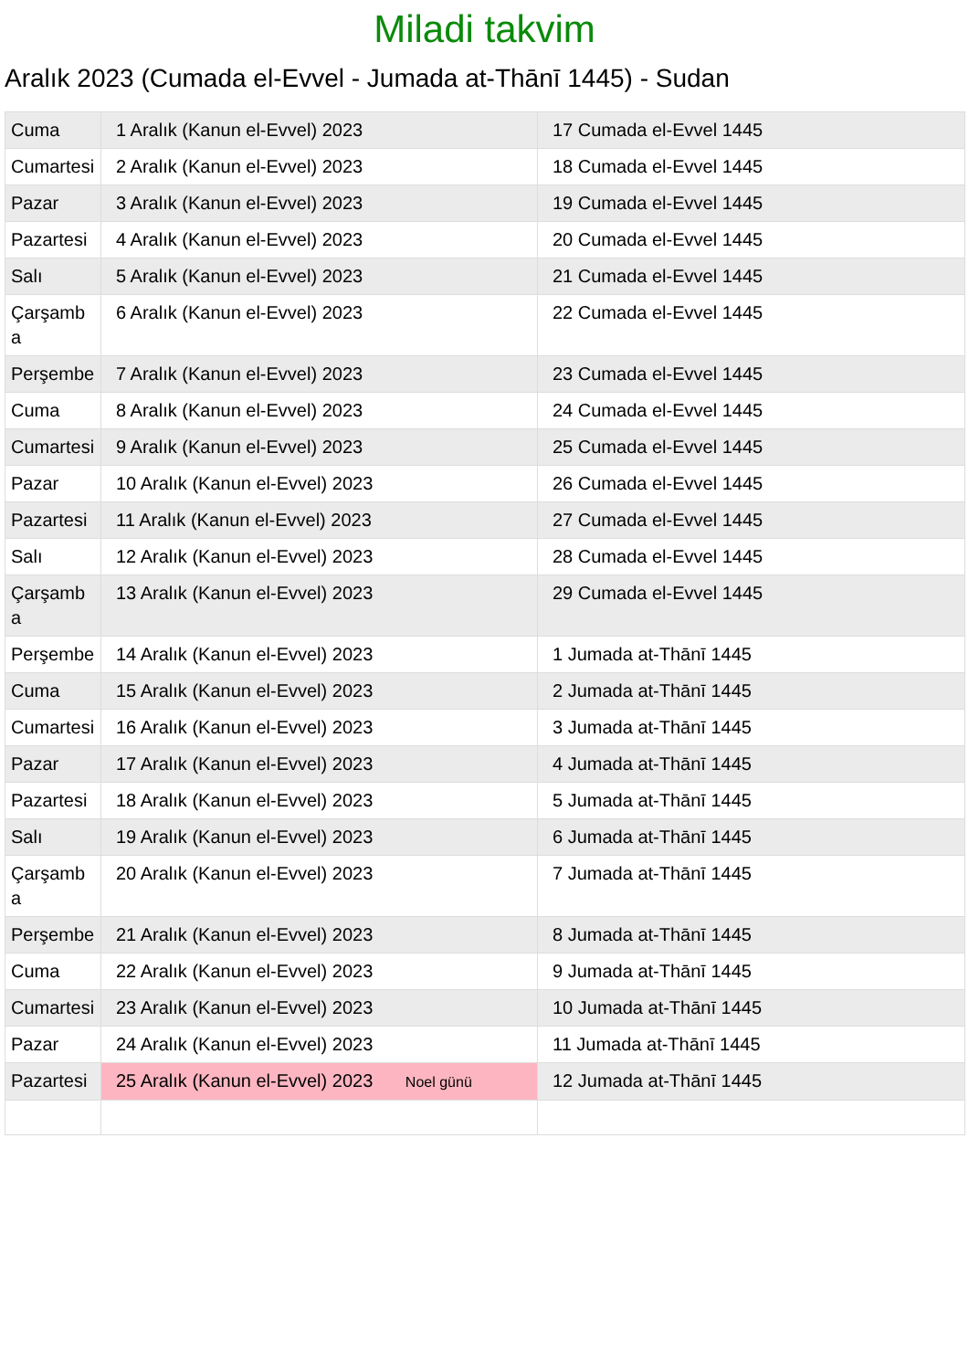Miladi takvim
Aralık 2023 (Cumada el-Evvel - Jumada at-Thānī 1445) - Sudan
| Cuma | 1 Aralık (Kanun el-Evvel) 2023 | 17 Cumada el-Evvel 1445 |
| Cumartesi | 2 Aralık (Kanun el-Evvel) 2023 | 18 Cumada el-Evvel 1445 |
| Pazar | 3 Aralık (Kanun el-Evvel) 2023 | 19 Cumada el-Evvel 1445 |
| Pazartesi | 4 Aralık (Kanun el-Evvel) 2023 | 20 Cumada el-Evvel 1445 |
| Salı | 5 Aralık (Kanun el-Evvel) 2023 | 21 Cumada el-Evvel 1445 |
| Çarşamba | 6 Aralık (Kanun el-Evvel) 2023 | 22 Cumada el-Evvel 1445 |
| Perşembe | 7 Aralık (Kanun el-Evvel) 2023 | 23 Cumada el-Evvel 1445 |
| Cuma | 8 Aralık (Kanun el-Evvel) 2023 | 24 Cumada el-Evvel 1445 |
| Cumartesi | 9 Aralık (Kanun el-Evvel) 2023 | 25 Cumada el-Evvel 1445 |
| Pazar | 10 Aralık (Kanun el-Evvel) 2023 | 26 Cumada el-Evvel 1445 |
| Pazartesi | 11 Aralık (Kanun el-Evvel) 2023 | 27 Cumada el-Evvel 1445 |
| Salı | 12 Aralık (Kanun el-Evvel) 2023 | 28 Cumada el-Evvel 1445 |
| Çarşamba | 13 Aralık (Kanun el-Evvel) 2023 | 29 Cumada el-Evvel 1445 |
| Perşembe | 14 Aralık (Kanun el-Evvel) 2023 | 1 Jumada at-Thānī 1445 |
| Cuma | 15 Aralık (Kanun el-Evvel) 2023 | 2 Jumada at-Thānī 1445 |
| Cumartesi | 16 Aralık (Kanun el-Evvel) 2023 | 3 Jumada at-Thānī 1445 |
| Pazar | 17 Aralık (Kanun el-Evvel) 2023 | 4 Jumada at-Thānī 1445 |
| Pazartesi | 18 Aralık (Kanun el-Evvel) 2023 | 5 Jumada at-Thānī 1445 |
| Salı | 19 Aralık (Kanun el-Evvel) 2023 | 6 Jumada at-Thānī 1445 |
| Çarşamba | 20 Aralık (Kanun el-Evvel) 2023 | 7 Jumada at-Thānī 1445 |
| Perşembe | 21 Aralık (Kanun el-Evvel) 2023 | 8 Jumada at-Thānī 1445 |
| Cuma | 22 Aralık (Kanun el-Evvel) 2023 | 9 Jumada at-Thānī 1445 |
| Cumartesi | 23 Aralık (Kanun el-Evvel) 2023 | 10 Jumada at-Thānī 1445 |
| Pazar | 24 Aralık (Kanun el-Evvel) 2023 | 11 Jumada at-Thānī 1445 |
| Pazartesi | 25 Aralık (Kanun el-Evvel) 2023 Noel günü | 12 Jumada at-Thānī 1445 |